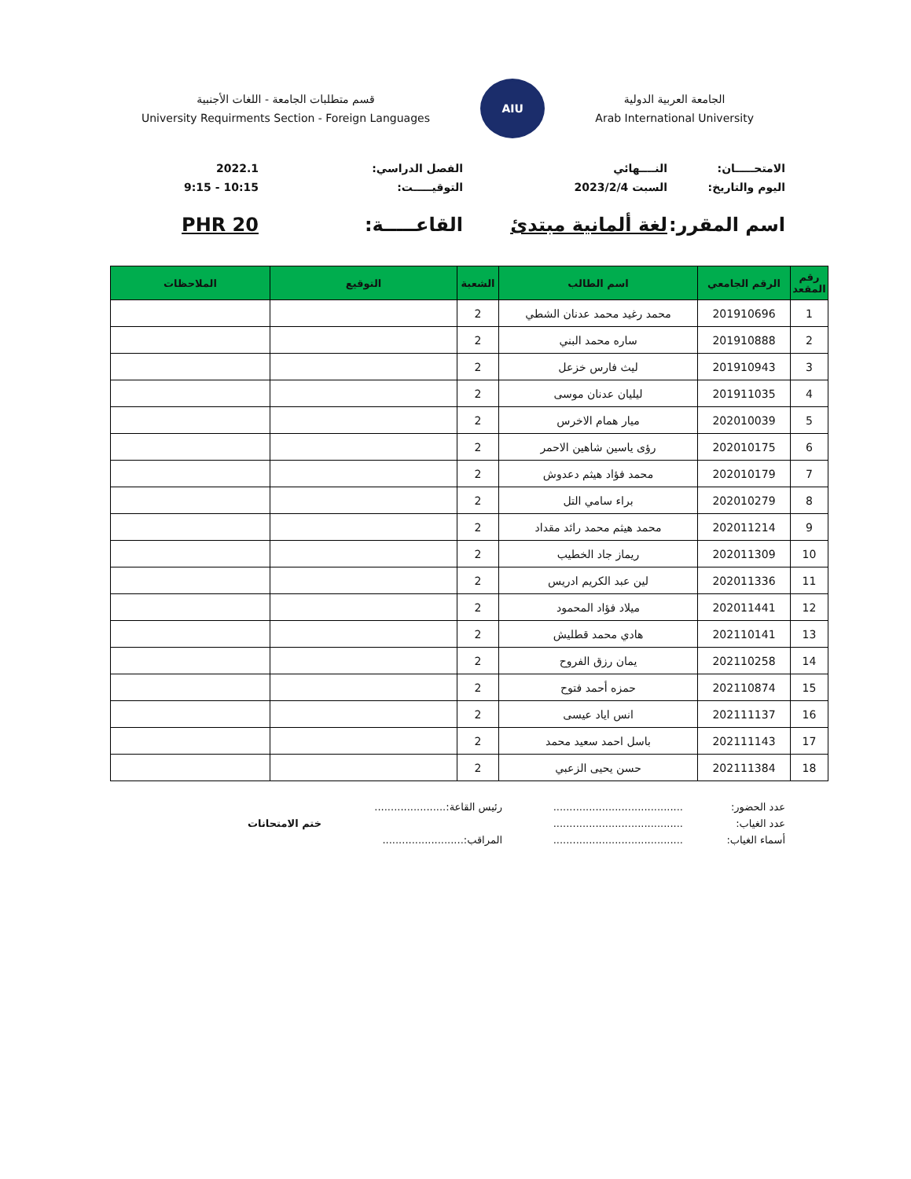الجامعة العربية الدولية
Arab International University
AIU
قسم متطلبات الجامعة - اللغات الأجنبية
University Requirments Section - Foreign Languages
الامتحـــــان:
النــــهائي
الفصل الدراسي:
2022.1
اليوم والتاريخ:
السبت 2023/2/4
التوقيـــــت:
10:15 - 9:15
اسم المقرر:
لغة ألمانية مبتدئ
القاعـــــة:
PHR 20
| رقم المقعد | الرقم الجامعي | اسم الطالب | الشعبة | التوقيع | الملاحظات |
| --- | --- | --- | --- | --- | --- |
| 1 | 201910696 | محمد رغيد محمد عدنان الشطي | 2 | | |
| 2 | 201910888 | ساره محمد البني | 2 | | |
| 3 | 201910943 | ليث فارس خزعل | 2 | | |
| 4 | 201911035 | ليليان عدنان موسى | 2 | | |
| 5 | 202010039 | ميار همام الاخرس | 2 | | |
| 6 | 202010175 | رؤى ياسين شاهين الاحمر | 2 | | |
| 7 | 202010179 | محمد فؤاد هيثم دعدوش | 2 | | |
| 8 | 202010279 | براء سامي التل | 2 | | |
| 9 | 202011214 | محمد هيثم محمد رائد مقداد | 2 | | |
| 10 | 202011309 | ريماز جاد الخطيب | 2 | | |
| 11 | 202011336 | لين عبد الكريم ادريس | 2 | | |
| 12 | 202011441 | ميلاد فؤاد المحمود | 2 | | |
| 13 | 202110141 | هادي محمد قطليش | 2 | | |
| 14 | 202110258 | يمان رزق الفروح | 2 | | |
| 15 | 202110874 | حمزه أحمد فتوح | 2 | | |
| 16 | 202111137 | انس اياد عيسى | 2 | | |
| 17 | 202111143 | باسل احمد سعيد محمد | 2 | | |
| 18 | 202111384 | حسن يحيى الزعبي | 2 | | |
عدد الحضور:
........................................
رئيس القاعة:......................
عدد الغياب:
........................................
ختم الامتحانات
أسماء الغياب:
........................................
المراقب:.........................